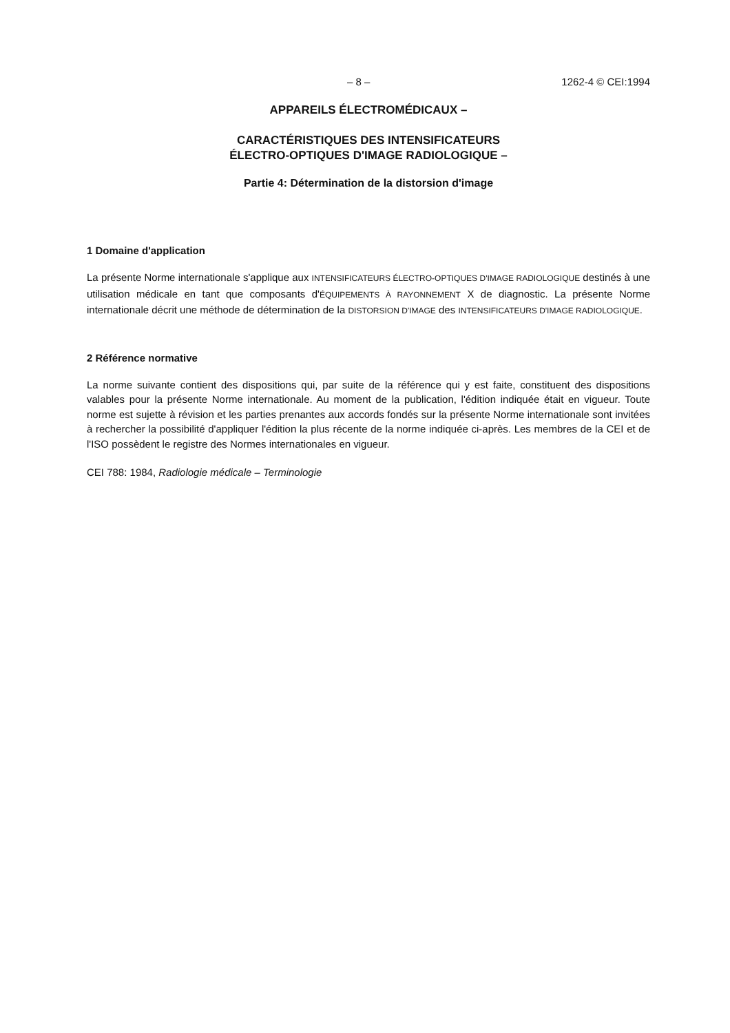– 8 – 1262-4 © CEI:1994
APPAREILS ÉLECTROMÉDICAUX –
CARACTÉRISTIQUES DES INTENSIFICATEURS
ÉLECTRO-OPTIQUES D'IMAGE RADIOLOGIQUE –
Partie 4: Détermination de la distorsion d'image
1 Domaine d'application
La présente Norme internationale s'applique aux INTENSIFICATEURS ÉLECTRO-OPTIQUES D'IMAGE RADIOLOGIQUE destinés à une utilisation médicale en tant que composants d'ÉQUIPEMENTS À RAYONNEMENT X de diagnostic. La présente Norme internationale décrit une méthode de détermination de la DISTORSION D'IMAGE des INTENSIFICATEURS D'IMAGE RADIOLOGIQUE.
2 Référence normative
La norme suivante contient des dispositions qui, par suite de la référence qui y est faite, constituent des dispositions valables pour la présente Norme internationale. Au moment de la publication, l'édition indiquée était en vigueur. Toute norme est sujette à révision et les parties prenantes aux accords fondés sur la présente Norme internationale sont invitées à rechercher la possibilité d'appliquer l'édition la plus récente de la norme indiquée ci-après. Les membres de la CEI et de l'ISO possèdent le registre des Normes internationales en vigueur.
CEI 788: 1984, Radiologie médicale – Terminologie